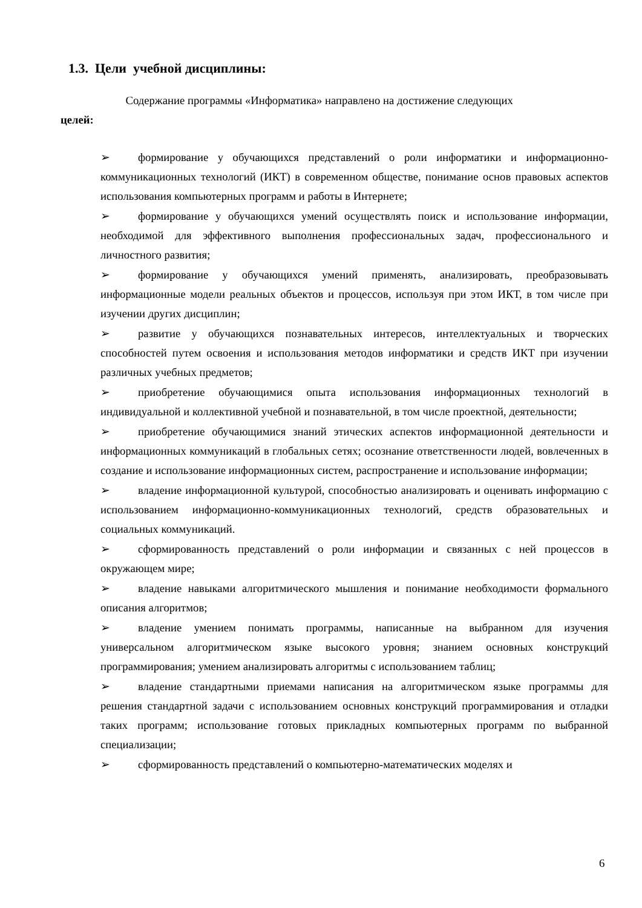1.3. Цели учебной дисциплины:
Содержание программы «Информатика» направлено на достижение следующих
целей:
➢ формирование у обучающихся представлений о роли информатики и информационно-коммуникационных технологий (ИКТ) в современном обществе, понимание основ правовых аспектов использования компьютерных программ и работы в Интернете;
➢ формирование у обучающихся умений осуществлять поиск и использование информации, необходимой для эффективного выполнения профессиональных задач, профессионального и личностного развития;
➢ формирование у обучающихся умений применять, анализировать, преобразовывать информационные модели реальных объектов и процессов, используя при этом ИКТ, в том числе при изучении других дисциплин;
➢ развитие у обучающихся познавательных интересов, интеллектуальных и творческих способностей путем освоения и использования методов информатики и средств ИКТ при изучении различных учебных предметов;
➢ приобретение обучающимися опыта использования информационных технологий в индивидуальной и коллективной учебной и познавательной, в том числе проектной, деятельности;
➢ приобретение обучающимися знаний этических аспектов информационной деятельности и информационных коммуникаций в глобальных сетях; осознание ответственности людей, вовлеченных в создание и использование информационных систем, распространение и использование информации;
➢ владение информационной культурой, способностью анализировать и оценивать информацию с использованием информационно-коммуникационных технологий, средств образовательных и социальных коммуникаций.
➢ сформированность представлений о роли информации и связанных с ней процессов в окружающем мире;
➢ владение навыками алгоритмического мышления и понимание необходимости формального описания алгоритмов;
➢ владение умением понимать программы, написанные на выбранном для изучения универсальном алгоритмическом языке высокого уровня; знанием основных конструкций программирования; умением анализировать алгоритмы с использованием таблиц;
➢ владение стандартными приемами написания на алгоритмическом языке программы для решения стандартной задачи с использованием основных конструкций программирования и отладки таких программ; использование готовых прикладных компьютерных программ по выбранной специализации;
➢ сформированность представлений о компьютерно-математических моделях и
6